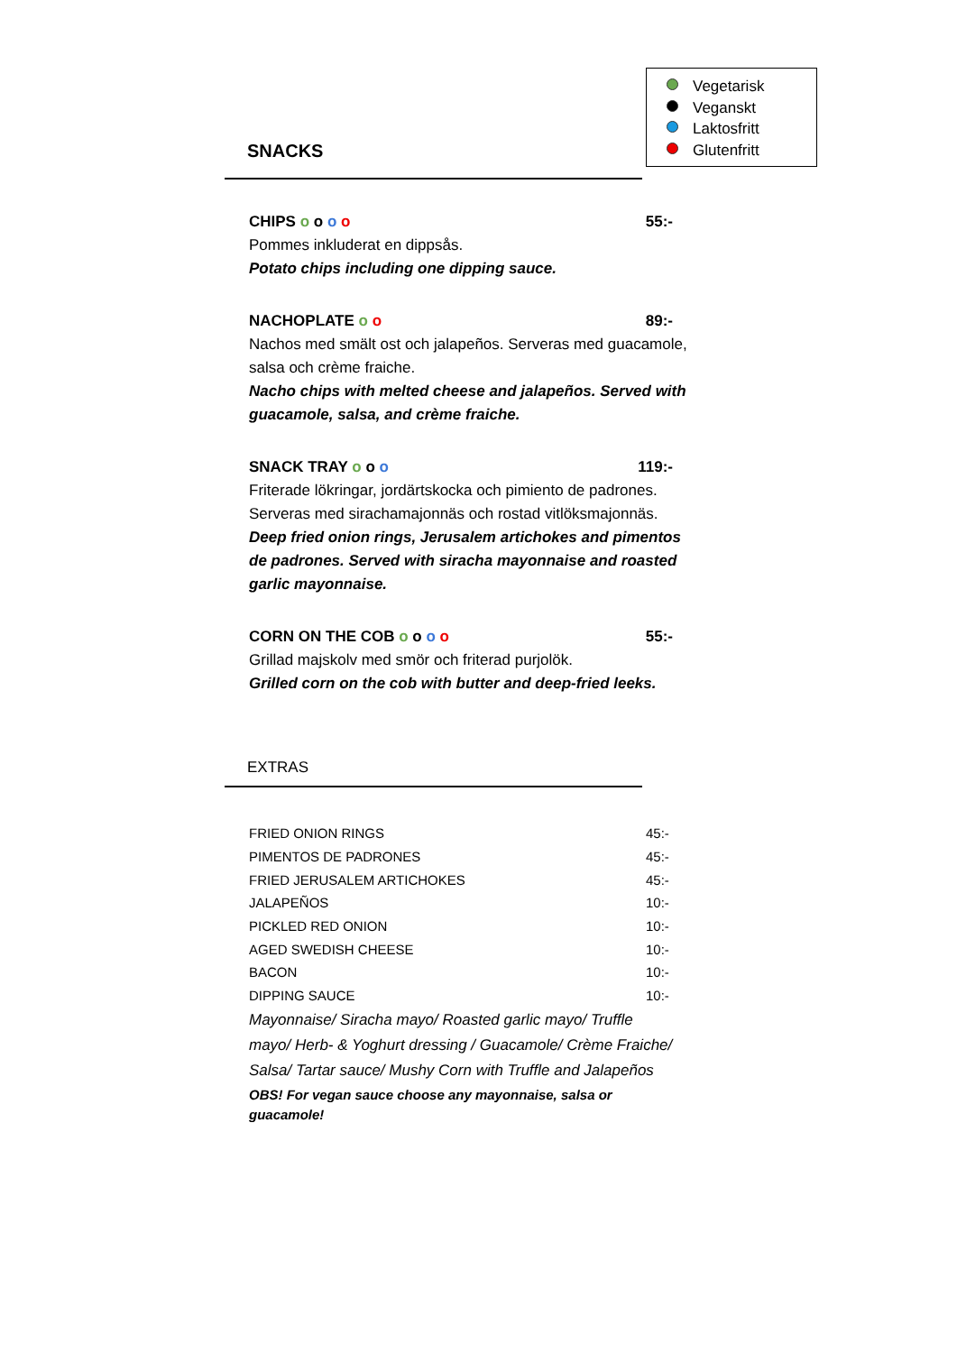Vegetarisk
Veganskt
Laktosfritt
Glutenfritt
SNACKS
CHIPS o o o o 55:-
Pommes inkluderat en dippsås.
Potato chips including one dipping sauce.
NACHOPLATE o o 89:-
Nachos med smält ost och jalapeños. Serveras med guacamole, salsa och crème fraiche.
Nacho chips with melted cheese and jalapeños. Served with guacamole, salsa, and crème fraiche.
SNACK TRAY o o o 119:-
Friterade lökringar, jordärtskocka och pimiento de padrones. Serveras med sirachamajonnäs och rostad vitlöksmajonnäs.
Deep fried onion rings, Jerusalem artichokes and pimentos de padrones. Served with siracha mayonnaise and roasted garlic mayonnaise.
CORN ON THE COB o o o o 55:-
Grillad majskolv med smör och friterad purjolök.
Grilled corn on the cob with butter and deep-fried leeks.
EXTRAS
| FRIED ONION RINGS | 45:- |
| PIMENTOS DE PADRONES | 45:- |
| FRIED JERUSALEM ARTICHOKES | 45:- |
| JALAPEÑOS | 10:- |
| PICKLED RED ONION | 10:- |
| AGED SWEDISH CHEESE | 10:- |
| BACON | 10:- |
| DIPPING SAUCE | 10:- |
Mayonnaise/ Siracha mayo/ Roasted garlic mayo/ Truffle mayo/ Herb- & Yoghurt dressing / Guacamole/ Crème Fraiche/ Salsa/ Tartar sauce/ Mushy Corn with Truffle and Jalapeños
OBS! For vegan sauce choose any mayonnaise, salsa or guacamole!